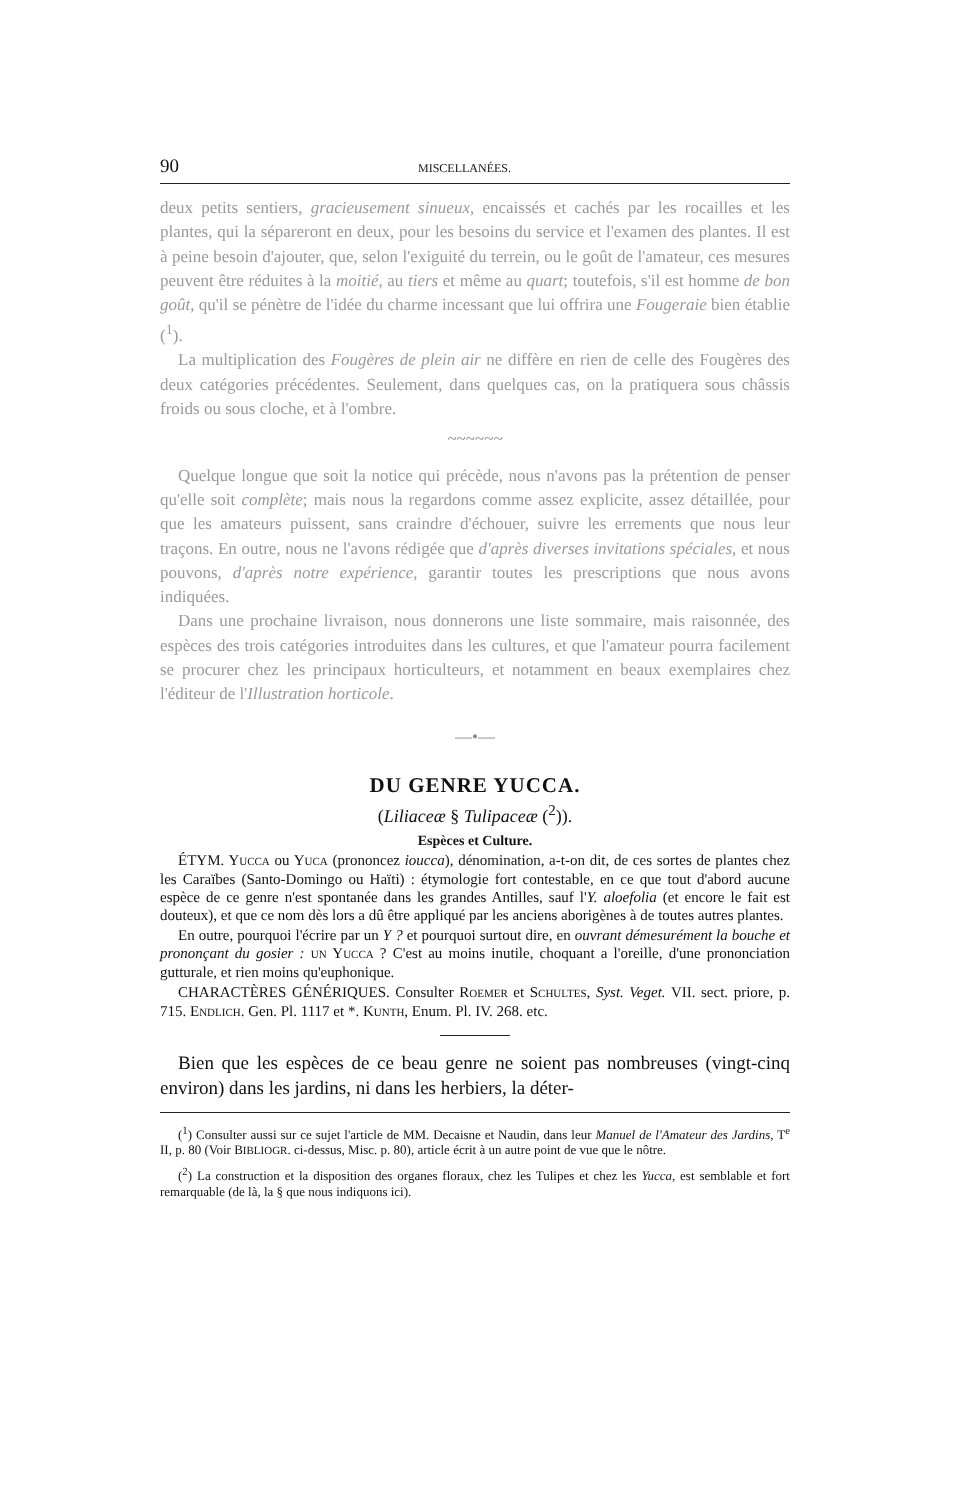90 MISCELLANÉES.
deux petits sentiers, gracieusement sinueux, encaissés et cachés par les rocailles et les plantes, qui la sépareront en deux, pour les besoins du service et l'examen des plantes. Il est à peine besoin d'ajouter, que, selon l'exiguité du terrein, ou le goût de l'amateur, ces mesures peuvent être réduites à la moitié, au tiers et même au quart; toutefois, s'il est homme de bon goût, qu'il se pénètre de l'idée du charme incessant que lui offrira une Fougeraie bien établie (<sup>1</sup>).
La multiplication des Fougères de plein air ne diffère en rien de celle des Fougères des deux catégories précédentes. Seulement, dans quelques cas, on la pratiquera sous châssis froids ou sous cloche, et à l'ombre.
~~~~~~
Quelque longue que soit la notice qui précède, nous n'avons pas la prétention de penser qu'elle soit complète; mais nous la regardons comme assez explicite, assez détaillée, pour que les amateurs puissent, sans craindre d'échouer, suivre les errements que nous leur traçons. En outre, nous ne l'avons rédigée que d'après diverses invitations spéciales, et nous pouvons, d'après notre expérience, garantir toutes les prescriptions que nous avons indiquées.
Dans une prochaine livraison, nous donnerons une liste sommaire, mais raisonnée, des espèces des trois catégories introduites dans les cultures, et que l'amateur pourra facilement se procurer chez les principaux horticulteurs, et notamment en beaux exemplaires chez l'éditeur de l'Illustration horticole.
—•—
DU GENRE YUCCA.
(Liliaceæ § Tulipaceæ (<sup>2</sup>)).
Espèces et Culture.
ÉTYM. YUCCA ou YUCA (prononcez ioucca), dénomination, a-t-on dit, de ces sortes de plantes chez les Caraïbes (Santo-Domingo ou Haïti) : étymologie fort contestable, en ce que tout d'abord aucune espèce de ce genre n'est spontanée dans les grandes Antilles, sauf l'Y. aloefolia (et encore le fait est douteux), et que ce nom dès lors a dû être appliqué par les anciens aborigènes à de toutes autres plantes.
En outre, pourquoi l'écrire par un Y ? et pourquoi surtout dire, en ouvrant démesurément la bouche et prononçant du gosier : UN YUCCA ? C'est au moins inutile, choquant a l'oreille, d'une prononciation gutturale, et rien moins qu'euphonique.
CHARACTÈRES GÉNÉRIQUES. Consulter ROEMER et SCHULTES, Syst. Veget. VII. sect. priore, p. 715. ENDLICH. Gen. Pl. 1117 et *. KUNTH, Enum. Pl. IV. 268. etc.
Bien que les espèces de ce beau genre ne soient pas nombreuses (vingt-cinq environ) dans les jardins, ni dans les herbiers, la déter-
(<sup>1</sup>) Consulter aussi sur ce sujet l'article de MM. Decaisne et Naudin, dans leur Manuel de l'Amateur des Jardins, T<sup>e</sup> II, p. 80 (Voir BIBLIOGR. ci-dessus, Misc. p. 80), article écrit à un autre point de vue que le nôtre.
(<sup>2</sup>) La construction et la disposition des organes floraux, chez les Tulipes et chez les Yucca, est semblable et fort remarquable (de là, la § que nous indiquons ici).